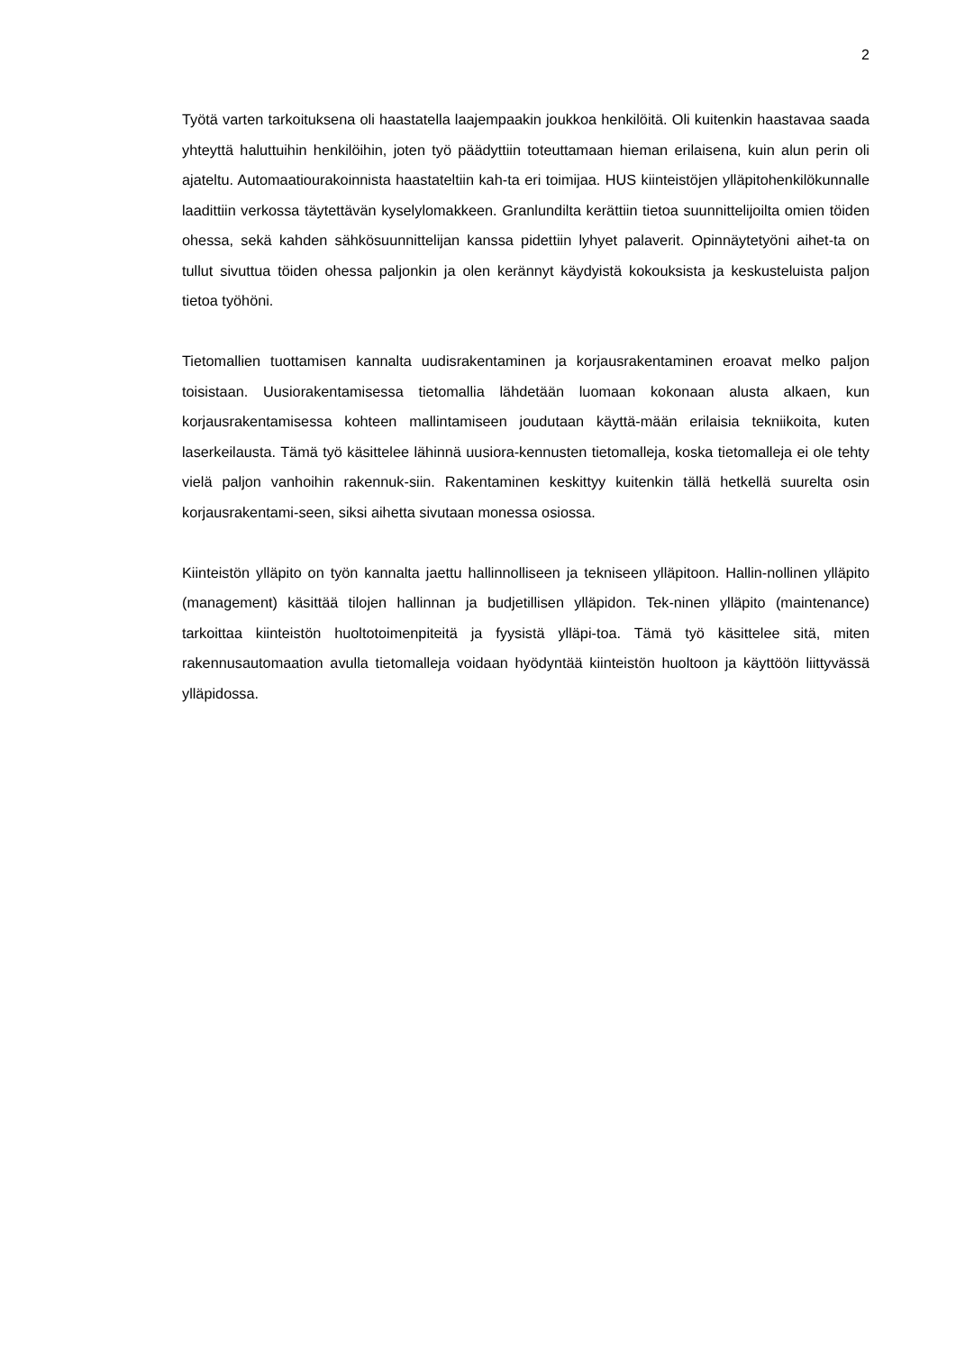2
Työtä varten tarkoituksena oli haastatella laajempaakin joukkoa henkilöitä. Oli kuitenkin haastavaa saada yhteyttä haluttuihin henkilöihin, joten työ päädyttiin toteuttamaan hieman erilaisena, kuin alun perin oli ajateltu. Automaatiourakoinnista haastateltiin kah-ta eri toimijaa. HUS kiinteistöjen ylläpitohenkilökunnalle laadittiin verkossa täytettävän kyselylomakkeen. Granlundilta kerättiin tietoa suunnittelijoilta omien töiden ohessa, sekä kahden sähkösuunnittelijan kanssa pidettiin lyhyet palaverit. Opinnäytetyöni aihet-ta on tullut sivuttua töiden ohessa paljonkin ja olen kerännyt käydyistä kokouksista ja keskusteluista paljon tietoa työhöni.
Tietomallien tuottamisen kannalta uudisrakentaminen ja korjausrakentaminen eroavat melko paljon toisistaan. Uusiorakentamisessa tietomallia lähdetään luomaan kokonaan alusta alkaen, kun korjausrakentamisessa kohteen mallintamiseen joudutaan käyttä-mään erilaisia tekniikoita, kuten laserkeilausta. Tämä työ käsittelee lähinnä uusiora-kennusten tietomalleja, koska tietomalleja ei ole tehty vielä paljon vanhoihin rakennuk-siin. Rakentaminen keskittyy kuitenkin tällä hetkellä suurelta osin korjausrakentami-seen, siksi aihetta sivutaan monessa osiossa.
Kiinteistön ylläpito on työn kannalta jaettu hallinnolliseen ja tekniseen ylläpitoon. Hallin-nollinen ylläpito (management) käsittää tilojen hallinnan ja budjetillisen ylläpidon. Tek-ninen ylläpito (maintenance) tarkoittaa kiinteistön huoltotoimenpiteitä ja fyysistä ylläpi-toa. Tämä työ käsittelee sitä, miten rakennusautomaation avulla tietomalleja voidaan hyödyntää kiinteistön huoltoon ja käyttöön liittyvässä ylläpidossa.